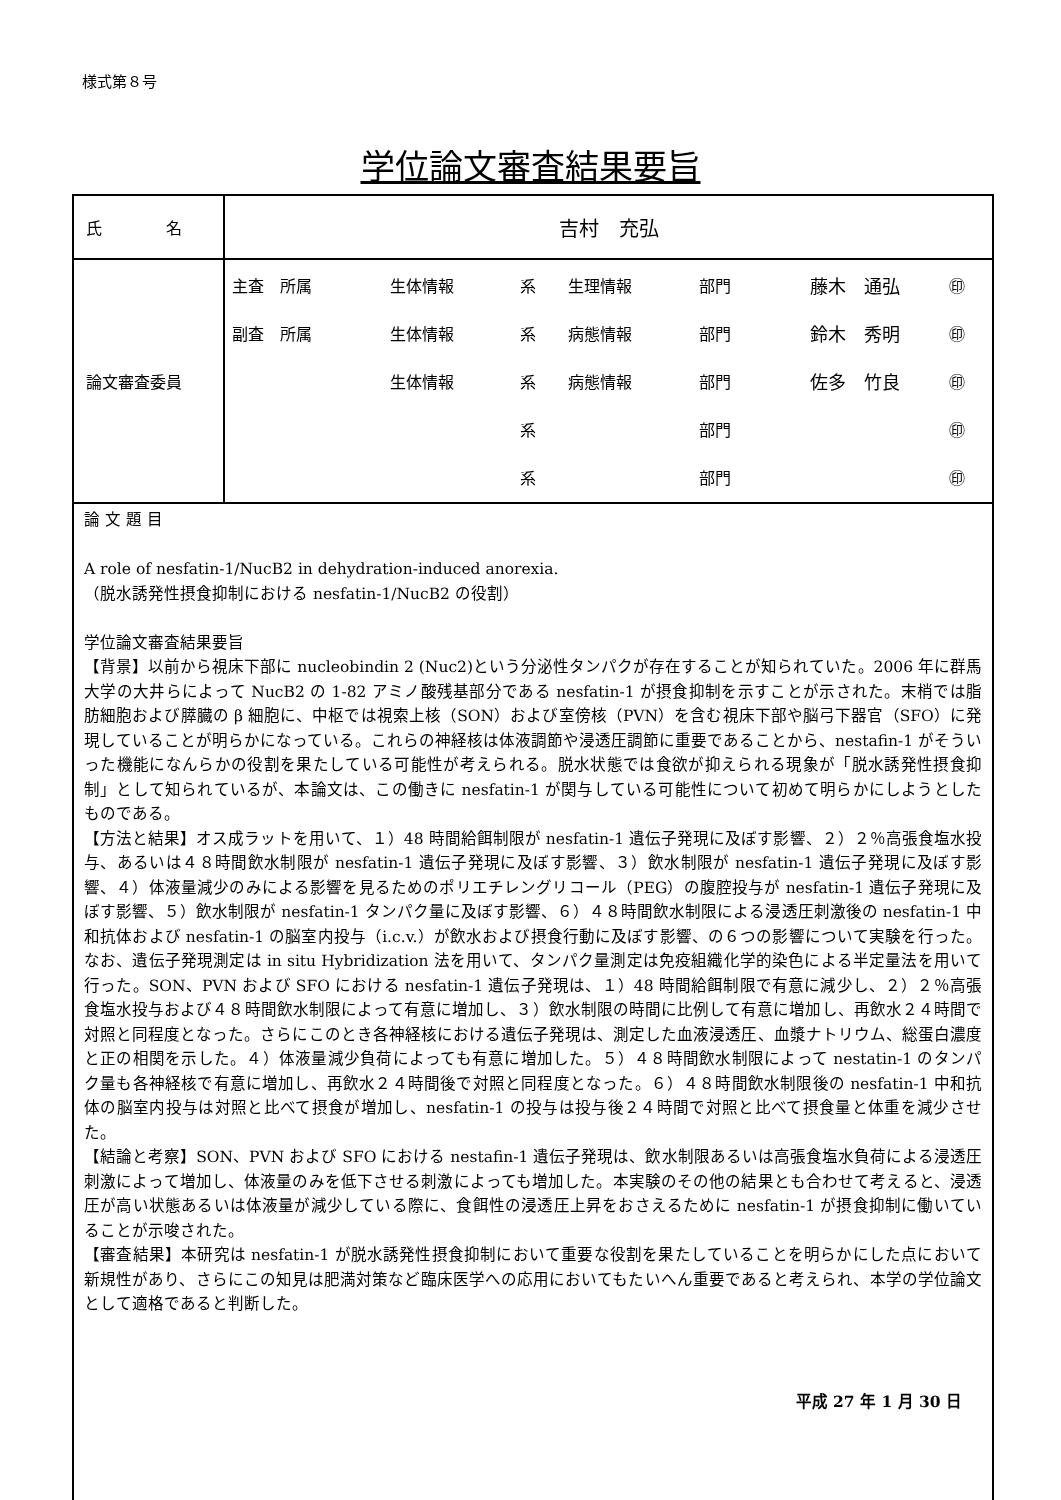様式第８号
学位論文審査結果要旨
| 氏 名 | 吉村 充弘 |
| 論文審査委員 | / 主査 所属 / 生体情報 / 系 / 生理情報 / 部門 / 藤木 通弘 / ㊞ / / 副査 所属 / 生体情報 / 系 / 病態情報 / 部門 / 鈴木 秀明 / ㊞ / / / 生体情報 / 系 / 病態情報 / 部門 / 佐多 竹良 / ㊞ / / / / 系 / / 部門 / / ㊞ / / / / 系 / / 部門 / / ㊞ / |
| 論 文 題 目 A role of nesfatin-1/NucB2 in dehydration-induced anorexia. （脱水誘発性摂食抑制における nesfatin-1/NucB2 の役割） 学位論文審査結果要旨 【背景】以前から視床下部に nucleobindin 2 (Nuc2)という分泌性タンパクが存在することが知られていた。2006 年に群馬大学の大井らによって NucB2 の 1-82 アミノ酸残基部分である nesfatin-1 が摂食抑制を示すことが示された。末梢では脂肪細胞および膵臓の β 細胞に、中枢では視索上核（SON）および室傍核（PVN）を含む視床下部や脳弓下器官（SFO）に発現していることが明らかになっている。これらの神経核は体液調節や浸透圧調節に重要であることから、nestafin-1 がそういった機能になんらかの役割を果たしている可能性が考えられる。脱水状態では食欲が抑えられる現象が「脱水誘発性摂食抑制」として知られているが、本論文は、この働きに nesfatin-1 が関与している可能性について初めて明らかにしようとしたものである。 【方法と結果】オス成ラットを用いて、１）48 時間給餌制限が nesfatin-1 遺伝子発現に及ぼす影響、２）２％高張食塩水投与、あるいは４８時間飲水制限が nesfatin-1 遺伝子発現に及ぼす影響、３）飲水制限が nesfatin-1 遺伝子発現に及ぼす影響、４）体液量減少のみによる影響を見るためのポリエチレングリコール（PEG）の腹腔投与が nesfatin-1 遺伝子発現に及ぼす影響、５）飲水制限が nesfatin-1 タンパク量に及ぼす影響、６）４８時間飲水制限による浸透圧刺激後の nesfatin-1 中和抗体および nesfatin-1 の脳室内投与（i.c.v.）が飲水および摂食行動に及ぼす影響、の６つの影響について実験を行った。なお、遺伝子発現測定は in situ Hybridization 法を用いて、タンパク量測定は免疫組織化学的染色による半定量法を用いて行った。SON、PVN および SFO における nesfatin-1 遺伝子発現は、１）48 時間給餌制限で有意に減少し、２）２％高張食塩水投与および４８時間飲水制限によって有意に増加し、３）飲水制限の時間に比例して有意に増加し、再飲水２４時間で対照と同程度となった。さらにこのとき各神経核における遺伝子発現は、測定した血液浸透圧、血漿ナトリウム、総蛋白濃度と正の相関を示した。４）体液量減少負荷によっても有意に増加した。５）４８時間飲水制限によって nestatin-1 のタンパク量も各神経核で有意に増加し、再飲水２４時間後で対照と同程度となった。６）４８時間飲水制限後の nesfatin-1 中和抗体の脳室内投与は対照と比べて摂食が増加し、nesfatin-1 の投与は投与後２４時間で対照と比べて摂食量と体重を減少させた。 【結論と考察】SON、PVN および SFO における nestafin-1 遺伝子発現は、飲水制限あるいは高張食塩水負荷による浸透圧刺激によって増加し、体液量のみを低下させる刺激によっても増加した。本実験のその他の結果とも合わせて考えると、浸透圧が高い状態あるいは体液量が減少している際に、食餌性の浸透圧上昇をおさえるために nesfatin-1 が摂食抑制に働いていることが示唆された。 【審査結果】本研究は nesfatin-1 が脱水誘発性摂食抑制において重要な役割を果たしていることを明らかにした点において新規性があり、さらにこの知見は肥満対策など臨床医学への応用においてもたいへん重要であると考えられ、本学の学位論文として適格であると判断した。 平成 27 年 1 月 30 日 | |